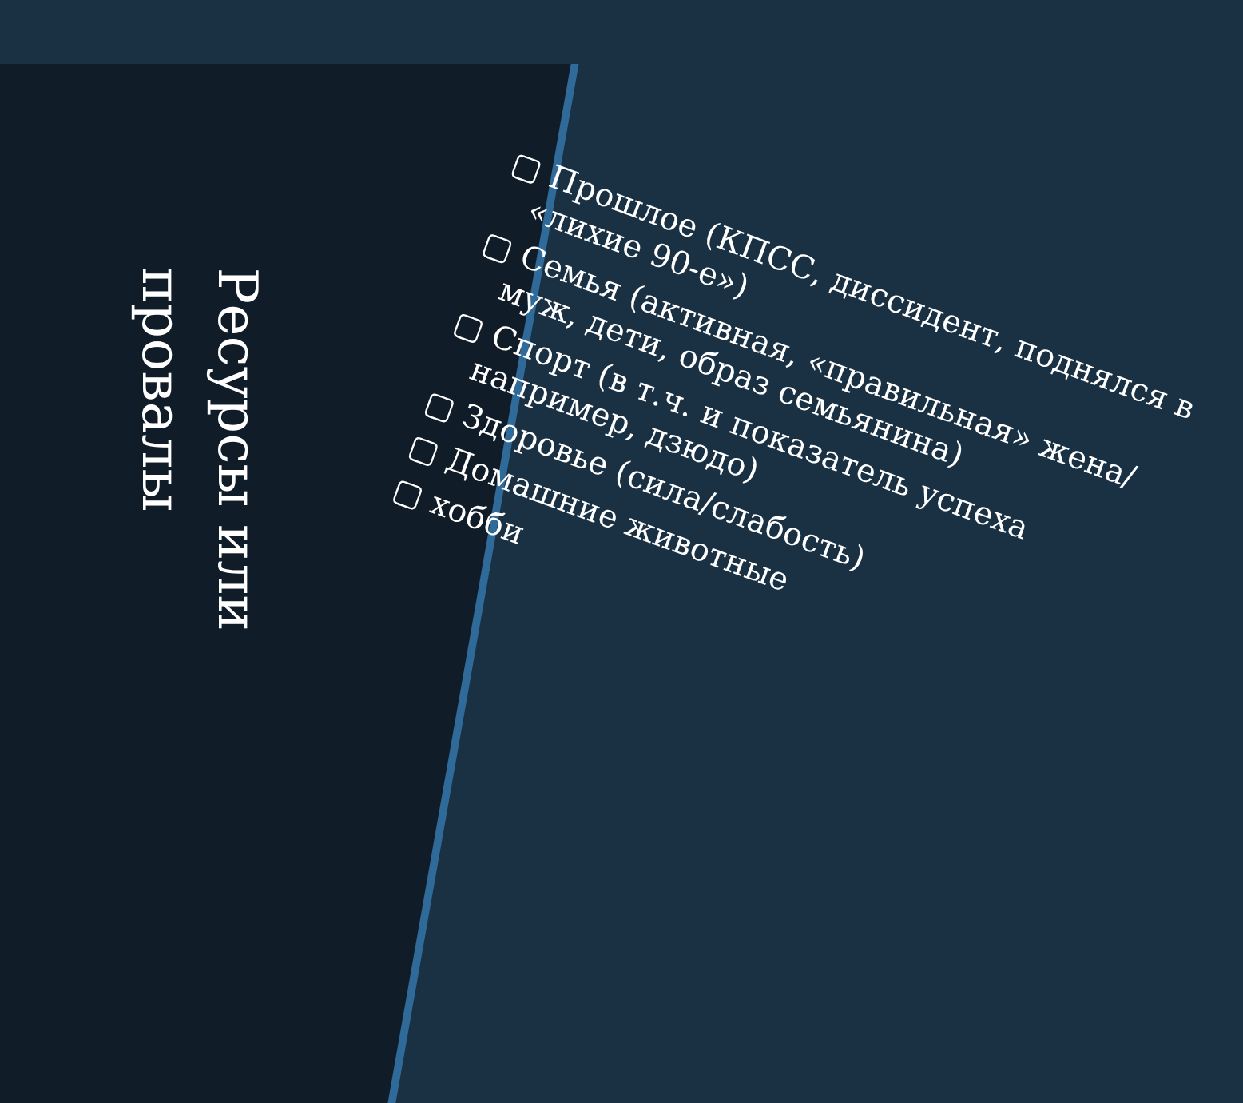Ресурсы или
провалы
▢ Прошлое (КПСС, диссидент, поднялся в «лихие 90-е»)
▢ Семья (активная, «правильная» жена/муж, дети, образ семьянина)
▢ Спорт (в т.ч. и показатель успеха например, дзюдо)
▢ Здоровье (сила/слабость)
▢ Домашние животные
▢ хобби